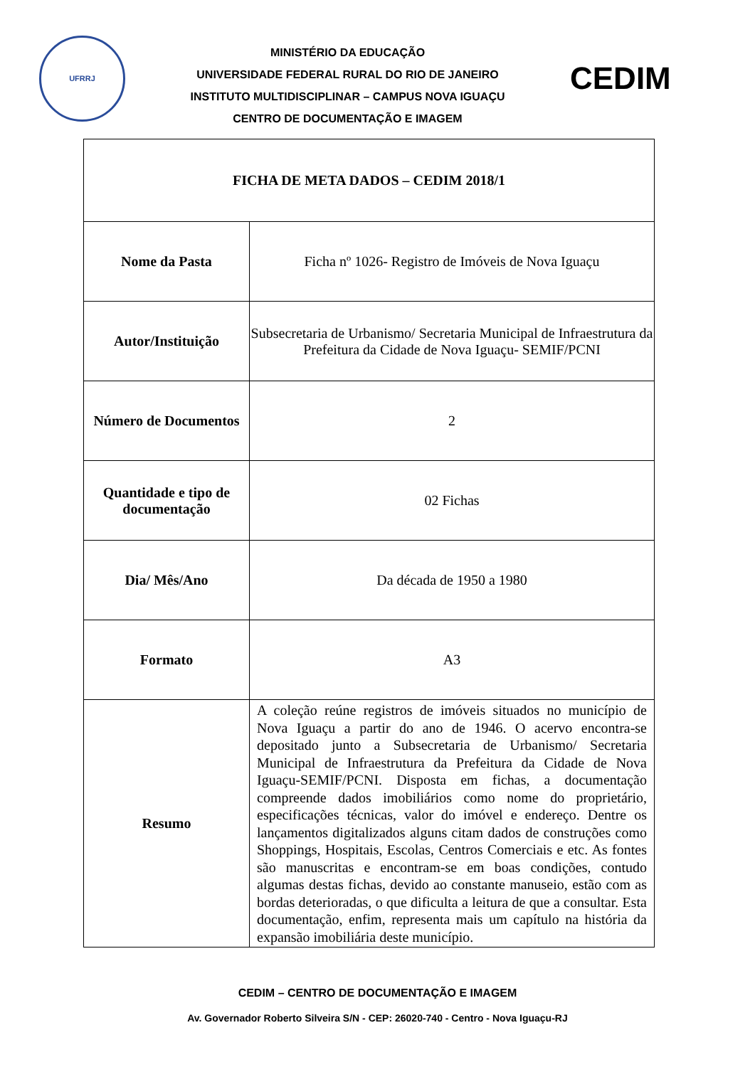UFRRJ
MINISTÉRIO DA EDUCAÇÃO
UNIVERSIDADE FEDERAL RURAL DO RIO DE JANEIRO
INSTITUTO MULTIDISCIPLINAR – CAMPUS NOVA IGUAÇU
CENTRO DE DOCUMENTAÇÃO E IMAGEM
CEDIM
| FICHA DE META DADOS – CEDIM 2018/1 | |
| Nome da Pasta | Ficha nº 1026- Registro de Imóveis de Nova Iguaçu |
| Autor/Instituição | Subsecretaria de Urbanismo/ Secretaria Municipal de Infraestrutura da Prefeitura da Cidade de Nova Iguaçu- SEMIF/PCNI |
| Número de Documentos | 2 |
| Quantidade e tipo de documentação | 02 Fichas |
| Dia/ Mês/Ano | Da década de 1950 a 1980 |
| Formato | A3 |
| Resumo | A coleção reúne registros de imóveis situados no município de Nova Iguaçu a partir do ano de 1946. O acervo encontra-se depositado junto a Subsecretaria de Urbanismo/ Secretaria Municipal de Infraestrutura da Prefeitura da Cidade de Nova Iguaçu-SEMIF/PCNI. Disposta em fichas, a documentação compreende dados imobiliários como nome do proprietário, especificações técnicas, valor do imóvel e endereço. Dentre os lançamentos digitalizados alguns citam dados de construções como Shoppings, Hospitais, Escolas, Centros Comerciais e etc. As fontes são manuscritas e encontram-se em boas condições, contudo algumas destas fichas, devido ao constante manuseio, estão com as bordas deterioradas, o que dificulta a leitura de que a consultar. Esta documentação, enfim, representa mais um capítulo na história da expansão imobiliária deste município. |
CEDIM – CENTRO DE DOCUMENTAÇÃO E IMAGEM
Av. Governador Roberto Silveira S/N - CEP: 26020-740 - Centro - Nova Iguaçu-RJ